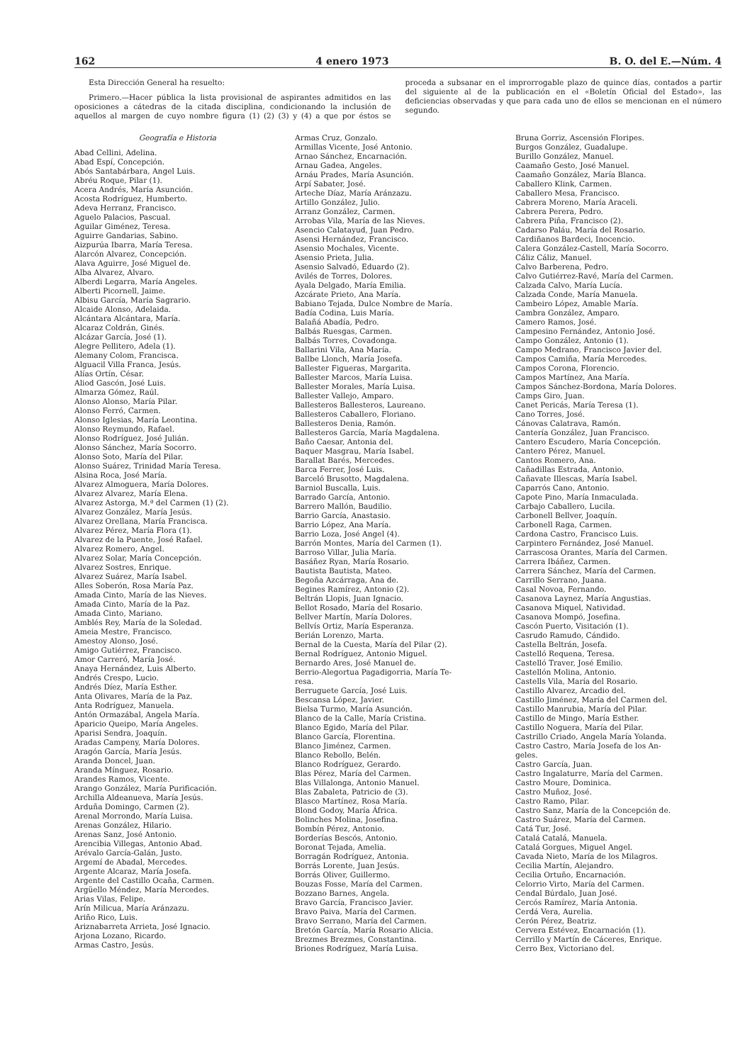162 4 enero 1973 B. O. del E.—Núm. 4
Esta Dirección General ha resuelto:
Primero.—Hacer pública la lista provisional de aspirantes admitidos en las oposiciones a cátedras de la citada disciplina, condicionando la inclusión de aquellos al margen de cuyo nombre figura (1) (2) (3) y (4) a que por éstos se proceda a subsanar en el improrrogable plazo de quince días, contados a partir del siguiente al de la publicación en el «Boletín Oficial del Estado», las deficiencias observadas y que para cada uno de ellos se mencionan en el número segundo.
Geografía e Historia
Abad Cellini, Adelina.
Abad Espí, Concepción.
Abós Santabárbara, Angel Luis.
Abréu Roque, Pilar (1).
Acera Andrés, María Asunción.
Acosta Rodríguez, Humberto.
Adeva Herranz, Francisco.
Aguelo Palacios, Pascual.
Aguilar Giménez, Teresa.
Aguirre Gandarias, Sabino.
Aizpurúa Ibarra, María Teresa.
Alarcón Alvarez, Concepción.
Alava Aguirre, José Miguel de.
Alba Alvarez, Alvaro.
Alberdi Legarra, María Angeles.
Alberti Picornell, Jaime.
Albisu García, María Sagrario.
Alcaide Alonso, Adelaida.
Alcántara Alcántara, María.
Alcaraz Coldrán, Ginés.
Alcázar García, José (1).
Alegre Pellitero, Adela (1).
Alemany Colom, Francisca.
Alguacil Villa Franca, Jesús.
Alías Ortín, César.
Aliod Gascón, José Luis.
Almarza Gómez, Raúl.
Alonso Alonso, María Pilar.
Alonso Ferró, Carmen.
Alonso Iglesias, María Leontina.
Alonso Reymundo, Rafael.
Alonso Rodríguez, José Julián.
Alonso Sánchez, María Socorro.
Alonso Soto, María del Pilar.
Alonso Suárez, Trinidad María Teresa.
Alsina Roca, José María.
Alvarez Almoguera, María Dolores.
Alvarez Alvarez, María Elena.
Alvarez Astorga, M.ª del Carmen (1) (2).
Alvarez González, María Jesús.
Alvarez Orellana, María Francisca.
Alvarez Pérez, María Flora (1).
Alvarez de la Puente, José Rafael.
Alvarez Romero, Angel.
Alvarez Solar, María Concepción.
Alvarez Sostres, Enrique.
Alvarez Suárez, María Isabel.
Alles Soberón, Rosa María Paz.
Amada Cinto, María de las Nieves.
Amada Cinto, María de la Paz.
Amada Cinto, Mariano.
Amblés Rey, María de la Soledad.
Ameia Mestre, Francisco.
Amestoy Alonso, José.
Amigo Gutiérrez, Francisco.
Amor Carreró, María José.
Anaya Hernández, Luis Alberto.
Andrés Crespo, Lucio.
Andrés Díez, María Esther.
Anta Olivares, María de la Paz.
Anta Rodríguez, Manuela.
Antón Ormazábal, Angela María.
Aparicio Queipo, María Angeles.
Aparisi Sendra, Joaquín.
Aradas Campeny, María Dolores.
Aragón García, María Jesús.
Aranda Doncel, Juan.
Aranda Mínguez, Rosario.
Arandes Ramos, Vicente.
Arango González, María Purificación.
Archilla Aldeanueva, María Jesús.
Arduña Domingo, Carmen (2).
Arenal Morrondo, María Luisa.
Arenas González, Hilario.
Arenas Sanz, José Antonio.
Arencibia Villegas, Antonio Abad.
Arévalo García-Galán, Justo.
Argemí de Abadal, Mercedes.
Argente Alcaraz, María Josefa.
Argente del Castillo Ocaña, Carmen.
Argüello Méndez, María Mercedes.
Arias Vilas, Felipe.
Arín Milicua, María Aránzazu.
Ariño Rico, Luis.
Ariznabarreta Arrieta, José Ignacio.
Arjona Lozano, Ricardo.
Armas Castro, Jesús.
Armas Cruz, Gonzalo.
Armillas Vicente, José Antonio.
Arnao Sánchez, Encarnación.
Arnau Gadea, Angeles.
Arnáu Prades, María Asunción.
Arpí Sabater, José.
Arteche Díaz, María Aránzazu.
Artillo González, Julio.
Arranz González, Carmen.
Arrobas Vila, María de las Nieves.
Asencio Calatayud, Juan Pedro.
Asensi Hernández, Francisco.
Asensio Mochales, Vicente.
Asensio Prieta, Julia.
Asensio Salvadó, Eduardo (2).
Avilés de Torres, Dolores.
Ayala Delgado, María Emilia.
Azcárate Prieto, Ana María.
Babiano Tejada, Dulce Nombre de María.
Badía Codina, Luis María.
Balañá Abadía, Pedro.
Balbás Ruesgas, Carmen.
Balbás Torres, Covadonga.
Ballarini Vila, Ana María.
Ballbe Llonch, María Josefa.
Ballester Figueras, Margarita.
Ballester Marcos, María Luisa.
Ballester Morales, María Luisa.
Ballester Vallejo, Amparo.
Ballesteros Ballesteros, Laureano.
Ballesteros Caballero, Floriano.
Ballesteros Denia, Ramón.
Ballesteros García, María Magdalena.
Baño Caesar, Antonia del.
Baquer Masgrau, María Isabel.
Barallat Barés, Mercedes.
Barca Ferrer, José Luis.
Barceló Brusotto, Magdalena.
Barniol Buscalla, Luis.
Barrado García, Antonio.
Barrero Mallón, Baudilio.
Barrio García, Anastasio.
Barrio López, Ana María.
Barrio Loza, José Angel (4).
Barrón Montes, María del Carmen (1).
Barroso Villar, Julia María.
Basáñez Ryan, María Rosario.
Bautista Bautista, Mateo.
Begoña Azcárraga, Ana de.
Begines Ramírez, Antonio (2).
Beltrán Llopis, Juan Ignacio.
Bellot Rosado, María del Rosario.
Bellver Martín, María Dolores.
Bellvís Ortiz, María Esperanza.
Berián Lorenzo, Marta.
Bernal de la Cuesta, María del Pilar (2).
Bernal Rodríguez, Antonio Miguel.
Bernardo Ares, José Manuel de.
Berrio-Alegortua Pagadigorria, María Te-
resa.
Berruguete García, José Luis.
Bescansa López, Javier.
Bielsa Turmo, María Asunción.
Blanco de la Calle, María Cristina.
Blanco Egido, María del Pilar.
Blanco García, Florentina.
Blanco Jiménez, Carmen.
Blanco Rebollo, Belén.
Blanco Rodríguez, Gerardo.
Blas Pérez, María del Carmen.
Blas Villalonga, Antonio Manuel.
Blas Zabaleta, Patricio de (3).
Blasco Martínez, Rosa María.
Blond Godoy, María África.
Bolinches Molina, Josefina.
Bombín Pérez, Antonio.
Borderías Bescós, Antonio.
Boronat Tejada, Amelia.
Borragán Rodríguez, Antonia.
Borrás Lorente, Juan Jesús.
Borrás Oliver, Guillermo.
Bouzas Fosse, María del Carmen.
Bozzano Barnes, Angela.
Bravo García, Francisco Javier.
Bravo Paiva, María del Carmen.
Bravo Serrano, María del Carmen.
Bretón García, María Rosario Alicia.
Brezmes Brezmes, Constantina.
Briones Rodríguez, María Luisa.
Bruna Gorriz, Ascensión Floripes.
Burgos González, Guadalupe.
Burillo González, Manuel.
Caamaño Gesto, José Manuel.
Caamaño González, María Blanca.
Caballero Klink, Carmen.
Caballero Mesa, Francisco.
Cabrera Moreno, María Araceli.
Cabrera Perera, Pedro.
Cabrera Piña, Francisco (2).
Cadarso Paláu, María del Rosario.
Cardiñanos Bardeci, Inocencio.
Calera González-Castell, María Socorro.
Cáliz Cáliz, Manuel.
Calvo Barberena, Pedro.
Calvo Gutiérrez-Ravé, María del Carmen.
Calzada Calvo, María Lucía.
Calzada Conde, María Manuela.
Cambeiro López, Amable María.
Cambra González, Amparo.
Camero Ramos, José.
Campesino Fernández, Antonio José.
Campo González, Antonio (1).
Campo Medrano, Francisco Javier del.
Campos Camiña, María Mercedes.
Campos Corona, Florencio.
Campos Martínez, Ana María.
Campos Sánchez-Bordona, María Dolores.
Camps Giro, Juan.
Canet Pericás, María Teresa (1).
Cano Torres, José.
Cánovas Calatrava, Ramón.
Cantería González, Juan Francisco.
Cantero Escudero, María Concepción.
Cantero Pérez, Manuel.
Cantos Romero, Ana.
Cañadillas Estrada, Antonio.
Cañavate Illescas, María Isabel.
Caparrós Cano, Antonio.
Capote Pino, María Inmaculada.
Carbajo Caballero, Lucila.
Carbonell Bellver, Joaquín.
Carbonell Raga, Carmen.
Cardona Castro, Francisco Luis.
Carpintero Fernández, José Manuel.
Carrascosa Orantes, María del Carmen.
Carrera Ibáñez, Carmen.
Carrera Sánchez, María del Carmen.
Carrillo Serrano, Juana.
Casal Novoa, Fernando.
Casanova Laynez, María Angustias.
Casanova Miquel, Natividad.
Casanova Mompó, Josefina.
Cascón Puerto, Visitación (1).
Casrudo Ramudo, Cándido.
Castella Beltrán, Josefa.
Castelló Requena, Teresa.
Castelló Traver, José Emilio.
Castellón Molina, Antonio.
Castells Vila, María del Rosario.
Castillo Alvarez, Arcadio del.
Castillo Jiménez, María del Carmen del.
Castillo Manrubia, María del Pilar.
Castillo de Mingo, María Esther.
Castillo Noguera, María del Pilar.
Castrillo Criado, Angela María Yolanda.
Castro Castro, María Josefa de los An-
geles.
Castro García, Juan.
Castro Ingalaturre, María del Carmen.
Castro Moure, Dominica.
Castro Muñoz, José.
Castro Ramo, Pilar.
Castro Sanz, María de la Concepción de.
Castro Suárez, María del Carmen.
Catá Tur, José.
Catalá Catalá, Manuela.
Catalá Gorgues, Miguel Angel.
Cavada Nieto, María de los Milagros.
Cecilia Martín, Alejandro.
Cecilia Ortuño, Encarnación.
Celorrio Virto, María del Carmen.
Cendal Búrdalo, Juan José.
Cercós Ramírez, María Antonia.
Cerdá Vera, Aurelia.
Cerón Pérez, Beatriz.
Cervera Estévez, Encarnación (1).
Cerrillo y Martín de Cáceres, Enrique.
Cerro Bex, Victoriano del.